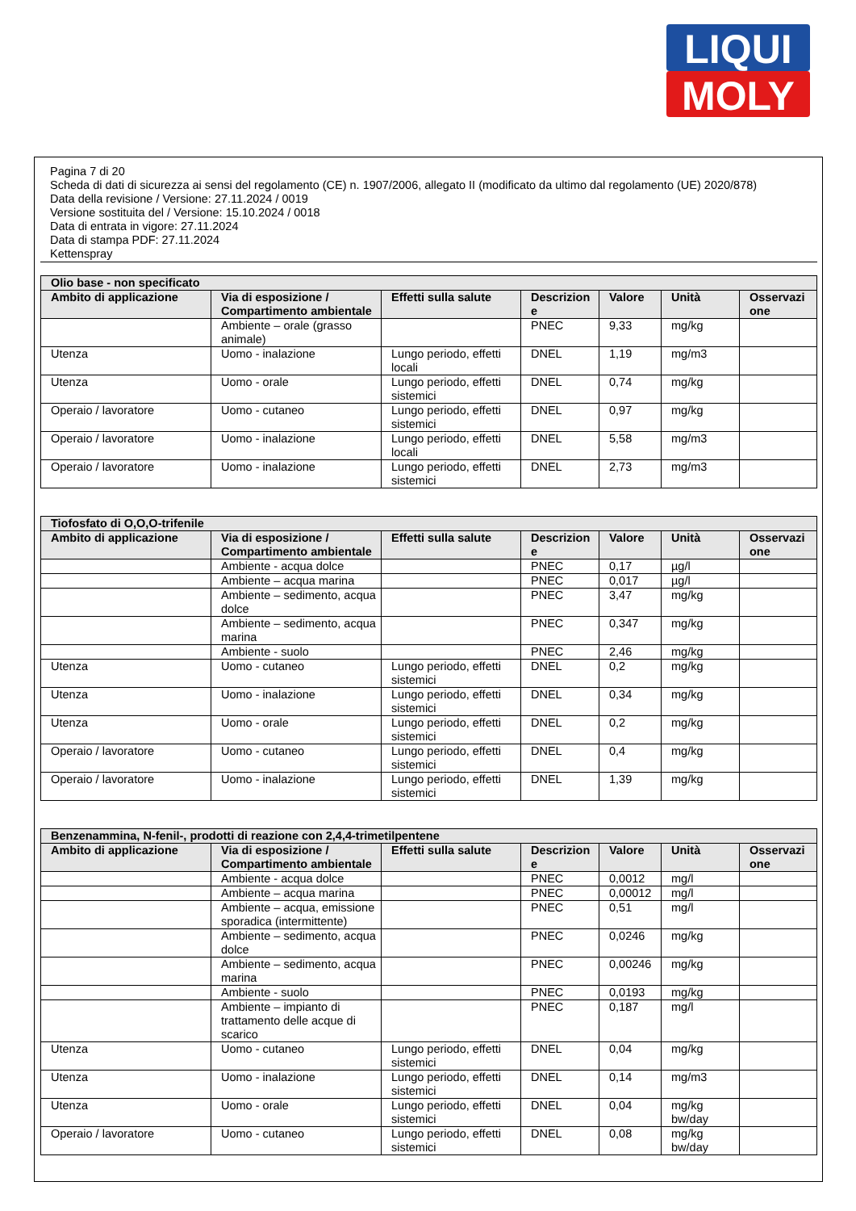LIQUI
MOLY
Pagina 7 di 20
Scheda di dati di sicurezza ai sensi del regolamento (CE) n. 1907/2006, allegato II (modificato da ultimo dal regolamento (UE) 2020/878)
Data della revisione / Versione: 27.11.2024 / 0019
Versione sostituita del / Versione: 15.10.2024 / 0018
Data di entrata in vigore: 27.11.2024
Data di stampa PDF: 27.11.2024
Kettenspray
| Olio base - non specificato | | | | | | |
| --- | --- | --- | --- | --- | --- | --- |
| Ambito di applicazione | Via di esposizione / Compartimento ambientale | Effetti sulla salute | Descrizion e | Valore | Unità | Osservazi one |
| | Ambiente – orale (grasso animale) | | PNEC | 9,33 | mg/kg | |
| Utenza | Uomo - inalazione | Lungo periodo, effetti locali | DNEL | 1,19 | mg/m3 | |
| Utenza | Uomo - orale | Lungo periodo, effetti sistemici | DNEL | 0,74 | mg/kg | |
| Operaio / lavoratore | Uomo - cutaneo | Lungo periodo, effetti sistemici | DNEL | 0,97 | mg/kg | |
| Operaio / lavoratore | Uomo - inalazione | Lungo periodo, effetti locali | DNEL | 5,58 | mg/m3 | |
| Operaio / lavoratore | Uomo - inalazione | Lungo periodo, effetti sistemici | DNEL | 2,73 | mg/m3 | |
| Tiofosfato di O,O,O-trifenile | | | | | | |
| --- | --- | --- | --- | --- | --- | --- |
| Ambito di applicazione | Via di esposizione / Compartimento ambientale | Effetti sulla salute | Descrizion e | Valore | Unità | Osservazi one |
| | Ambiente - acqua dolce | | PNEC | 0,17 | µg/l | |
| | Ambiente – acqua marina | | PNEC | 0,017 | µg/l | |
| | Ambiente – sedimento, acqua dolce | | PNEC | 3,47 | mg/kg | |
| | Ambiente – sedimento, acqua marina | | PNEC | 0,347 | mg/kg | |
| | Ambiente - suolo | | PNEC | 2,46 | mg/kg | |
| Utenza | Uomo - cutaneo | Lungo periodo, effetti sistemici | DNEL | 0,2 | mg/kg | |
| Utenza | Uomo - inalazione | Lungo periodo, effetti sistemici | DNEL | 0,34 | mg/kg | |
| Utenza | Uomo - orale | Lungo periodo, effetti sistemici | DNEL | 0,2 | mg/kg | |
| Operaio / lavoratore | Uomo - cutaneo | Lungo periodo, effetti sistemici | DNEL | 0,4 | mg/kg | |
| Operaio / lavoratore | Uomo - inalazione | Lungo periodo, effetti sistemici | DNEL | 1,39 | mg/kg | |
| Benzenammina, N-fenil-, prodotti di reazione con 2,4,4-trimetilpentene | | | | | | |
| --- | --- | --- | --- | --- | --- | --- |
| Ambito di applicazione | Via di esposizione / Compartimento ambientale | Effetti sulla salute | Descrizion e | Valore | Unità | Osservazi one |
| | Ambiente - acqua dolce | | PNEC | 0,0012 | mg/l | |
| | Ambiente – acqua marina | | PNEC | 0,00012 | mg/l | |
| | Ambiente – acqua, emissione sporadica (intermittente) | | PNEC | 0,51 | mg/l | |
| | Ambiente – sedimento, acqua dolce | | PNEC | 0,0246 | mg/kg | |
| | Ambiente – sedimento, acqua marina | | PNEC | 0,00246 | mg/kg | |
| | Ambiente - suolo | | PNEC | 0,0193 | mg/kg | |
| | Ambiente – impianto di trattamento delle acque di scarico | | PNEC | 0,187 | mg/l | |
| Utenza | Uomo - cutaneo | Lungo periodo, effetti sistemici | DNEL | 0,04 | mg/kg | |
| Utenza | Uomo - inalazione | Lungo periodo, effetti sistemici | DNEL | 0,14 | mg/m3 | |
| Utenza | Uomo - orale | Lungo periodo, effetti sistemici | DNEL | 0,04 | mg/kg bw/day | |
| Operaio / lavoratore | Uomo - cutaneo | Lungo periodo, effetti sistemici | DNEL | 0,08 | mg/kg bw/day | |